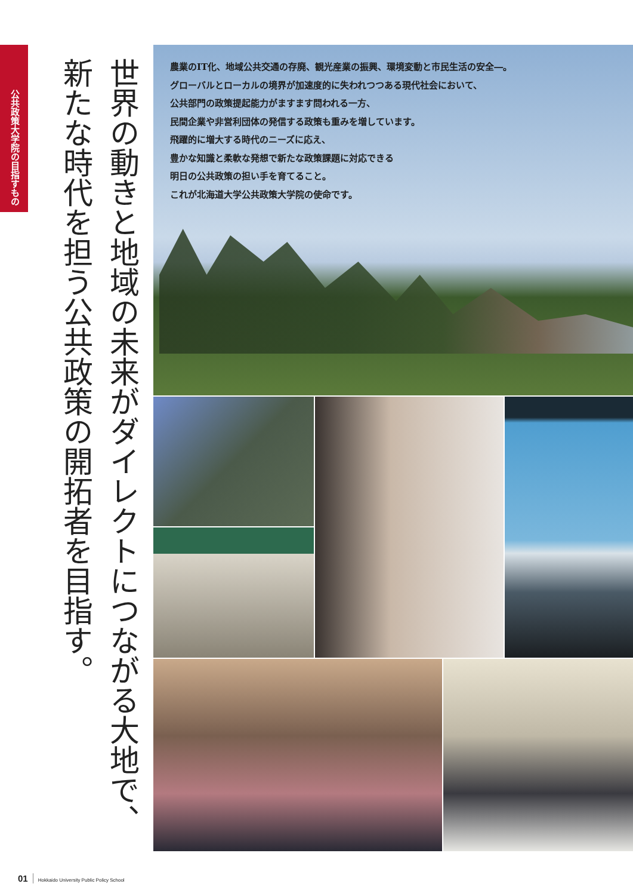公共政策大学院の目指すもの
世界の動きと地域の未来がダイレクトにつながる大地で、
新たな時代を担う公共政策の開拓者を目指す。
農業のIT化、地域公共交通の存廃、観光産業の振興、環境変動と市民生活の安全―。
グローバルとローカルの境界が加速度的に失われつつある現代社会において、
公共部門の政策提起能力がますます問われる一方、
民間企業や非営利団体の発信する政策も重みを増しています。
飛躍的に増大する時代のニーズに応え、
豊かな知識と柔軟な発想で新たな政策課題に対応できる
明日の公共政策の担い手を育てること。
これが北海道大学公共政策大学院の使命です。
01 Hokkaido University Public Policy School